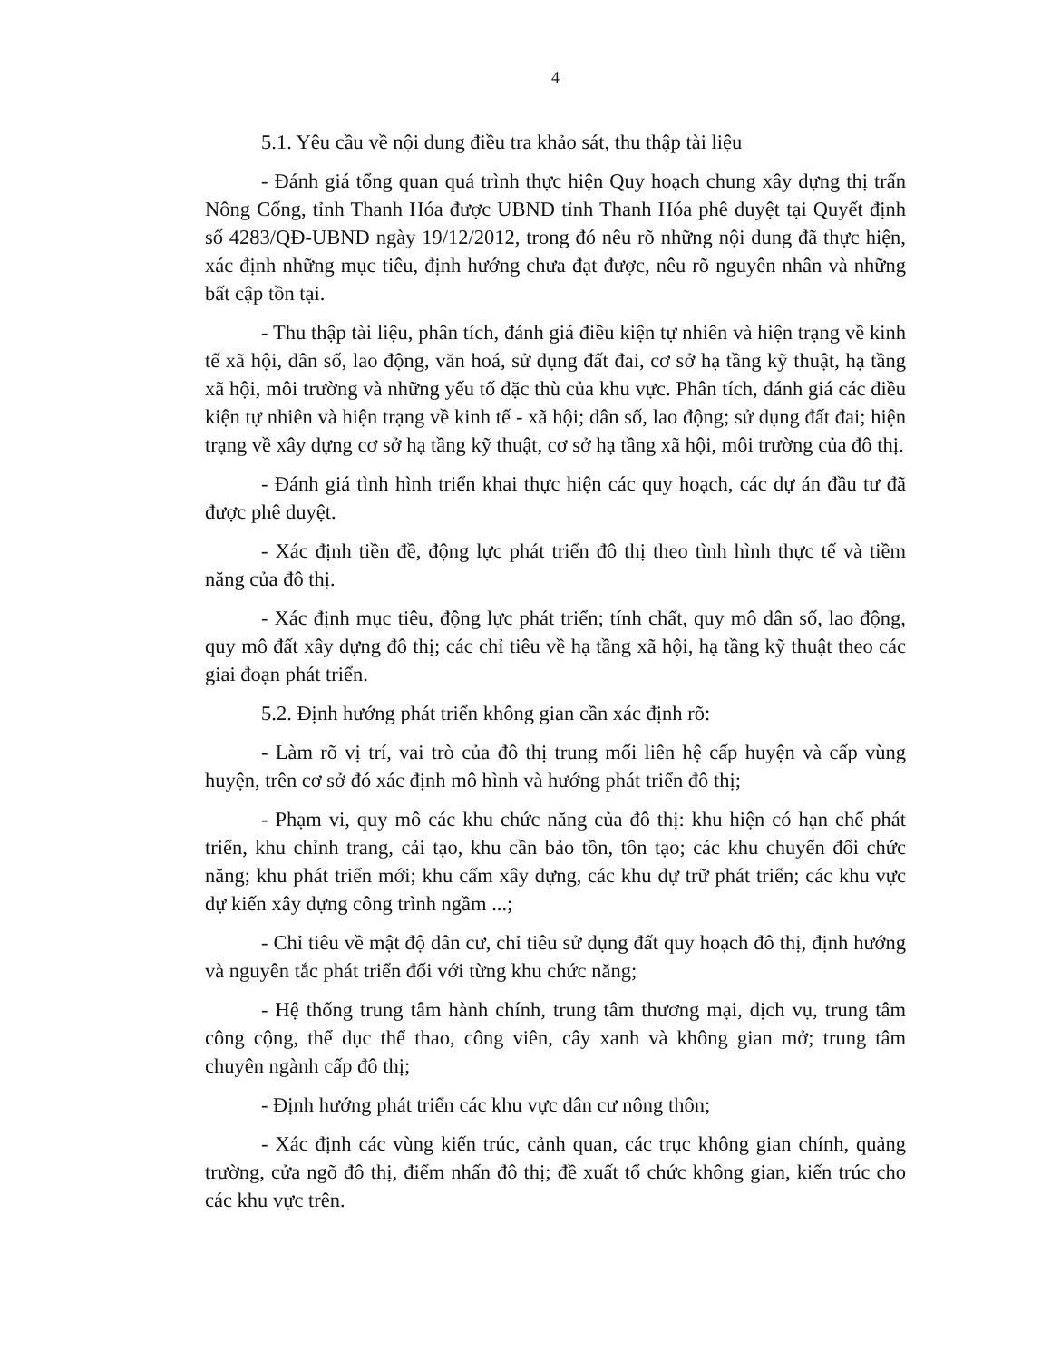4
5.1. Yêu cầu về nội dung điều tra khảo sát, thu thập tài liệu
- Đánh giá tổng quan quá trình thực hiện Quy hoạch chung xây dựng thị trấn Nông Cống, tỉnh Thanh Hóa được UBND tỉnh Thanh Hóa phê duyệt tại Quyết định số 4283/QĐ-UBND ngày 19/12/2012, trong đó nêu rõ những nội dung đã thực hiện, xác định những mục tiêu, định hướng chưa đạt được, nêu rõ nguyên nhân và những bất cập tồn tại.
- Thu thập tài liệu, phân tích, đánh giá điều kiện tự nhiên và hiện trạng về kinh tế xã hội, dân số, lao động, văn hoá, sử dụng đất đai, cơ sở hạ tầng kỹ thuật, hạ tầng xã hội, môi trường và những yếu tố đặc thù của khu vực. Phân tích, đánh giá các điều kiện tự nhiên và hiện trạng về kinh tế - xã hội; dân số, lao động; sử dụng đất đai; hiện trạng về xây dựng cơ sở hạ tầng kỹ thuật, cơ sở hạ tầng xã hội, môi trường của đô thị.
- Đánh giá tình hình triển khai thực hiện các quy hoạch, các dự án đầu tư đã được phê duyệt.
- Xác định tiền đề, động lực phát triển đô thị theo tình hình thực tế và tiềm năng của đô thị.
- Xác định mục tiêu, động lực phát triển; tính chất, quy mô dân số, lao động, quy mô đất xây dựng đô thị; các chỉ tiêu về hạ tầng xã hội, hạ tầng kỹ thuật theo các giai đoạn phát triển.
5.2. Định hướng phát triển không gian cần xác định rõ:
- Làm rõ vị trí, vai trò của đô thị trung mối liên hệ cấp huyện và cấp vùng huyện, trên cơ sở đó xác định mô hình và hướng phát triển đô thị;
- Phạm vi, quy mô các khu chức năng của đô thị: khu hiện có hạn chế phát triển, khu chỉnh trang, cải tạo, khu cần bảo tồn, tôn tạo; các khu chuyển đổi chức năng; khu phát triển mới; khu cấm xây dựng, các khu dự trữ phát triển; các khu vực dự kiến xây dựng công trình ngầm ...;
- Chỉ tiêu về mật độ dân cư, chỉ tiêu sử dụng đất quy hoạch đô thị, định hướng và nguyên tắc phát triển đối với từng khu chức năng;
- Hệ thống trung tâm hành chính, trung tâm thương mại, dịch vụ, trung tâm công cộng, thể dục thể thao, công viên, cây xanh và không gian mở; trung tâm chuyên ngành cấp đô thị;
- Định hướng phát triển các khu vực dân cư nông thôn;
- Xác định các vùng kiến trúc, cảnh quan, các trục không gian chính, quảng trường, cửa ngõ đô thị, điểm nhấn đô thị; đề xuất tổ chức không gian, kiến trúc cho các khu vực trên.